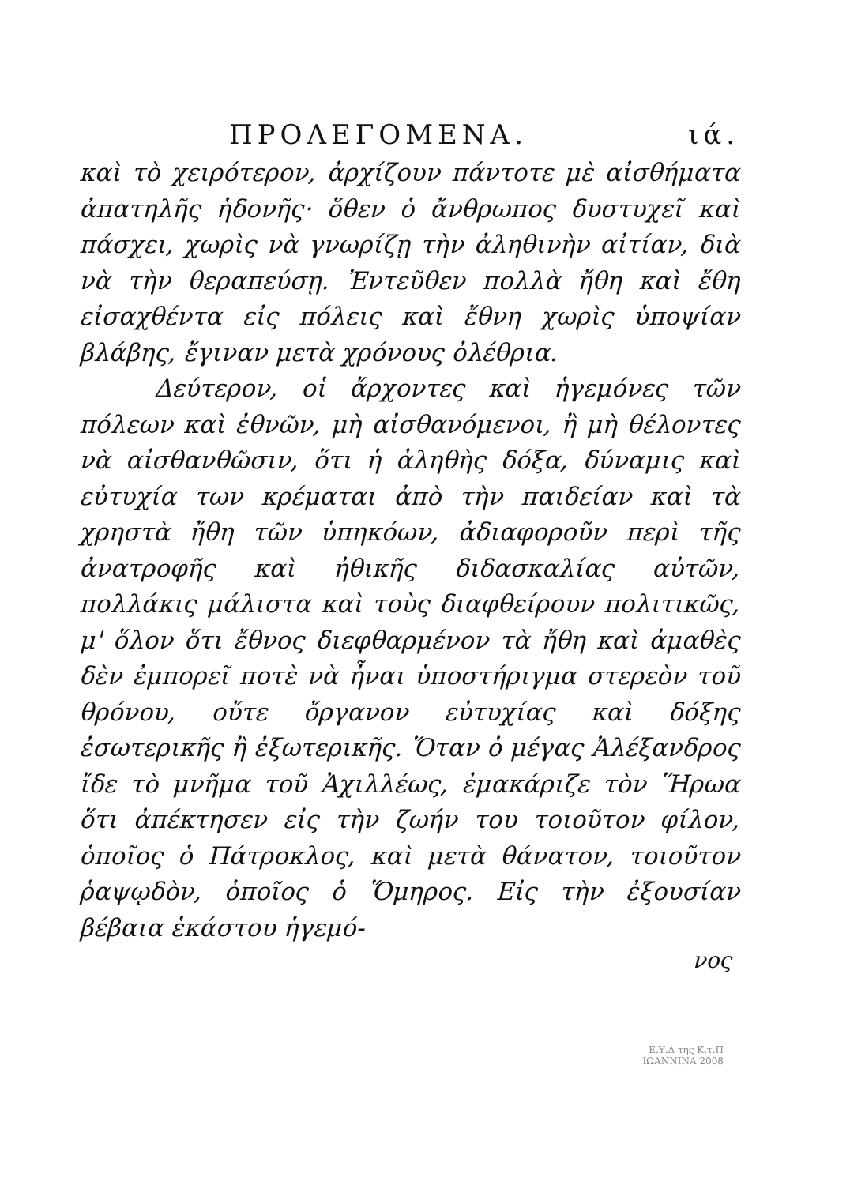ΠΡΟΛΕΓΟΜΕΝΑ. ιά.
καὶ τὸ χειρότερον, ἀρχίζουν πάντοτε μὲ αἰσθήματα ἀπατηλῆς ἡδονῆς· ὅθεν ὁ ἄνθρωπος δυστυχεῖ καὶ πάσχει, χωρὶς νὰ γνωρίζῃ τὴν ἀληθινὴν αἰτίαν, διὰ νὰ τὴν θεραπεύσῃ. Ἐντεῦθεν πολλὰ ἤθη καὶ ἔθη εἰσαχθέντα εἰς πόλεις καὶ ἔθνη χωρὶς ὑποψίαν βλάβης, ἔγιναν μετὰ χρόνους ὀλέθρια.
Δεύτερον, οἱ ἄρχοντες καὶ ἡγεμόνες τῶν πόλεων καὶ ἐθνῶν, μὴ αἰσθανόμενοι, ἢ μὴ θέλοντες νὰ αἰσθανθῶσιν, ὅτι ἡ ἀληθὴς δόξα, δύναμις καὶ εὐτυχία των κρέμαται ἀπὸ τὴν παιδείαν καὶ τὰ χρηστὰ ἤθη τῶν ὑπηκόων, ἀδιαφοροῦν περὶ τῆς ἀνατροφῆς καὶ ἠθικῆς διδασκαλίας αὐτῶν, πολλάκις μάλιστα καὶ τοὺς διαφθείρουν πολιτικῶς, μ' ὅλον ὅτι ἔθνος διεφθαρμένον τὰ ἤθη καὶ ἀμαθὲς δὲν ἐμπορεῖ ποτὲ νὰ ἦναι ὑποστήριγμα στερεὸν τοῦ θρόνου, οὔτε ὄργανον εὐτυχίας καὶ δόξης ἐσωτερικῆς ἢ ἐξωτερικῆς. Ὅταν ὁ μέγας Ἀλέξανδρος ἴδε τὸ μνῆμα τοῦ Ἀχιλλέως, ἐμακάριζε τὸν Ἥρωα ὅτι ἀπέκτησεν εἰς τὴν ζωήν του τοιοῦτον φίλον, ὁποῖος ὁ Πάτροκλος, καὶ μετὰ θάνατον, τοιοῦτον ῥαψῳδὸν, ὁποῖος ὁ Ὅμηρος. Εἰς τὴν ἐξουσίαν βέβαια ἑκάστου ἡγεμό-
νος
Ε.Υ.Δ της Κ.τ.Π
ΙΩΑΝΝΙΝΑ 2008